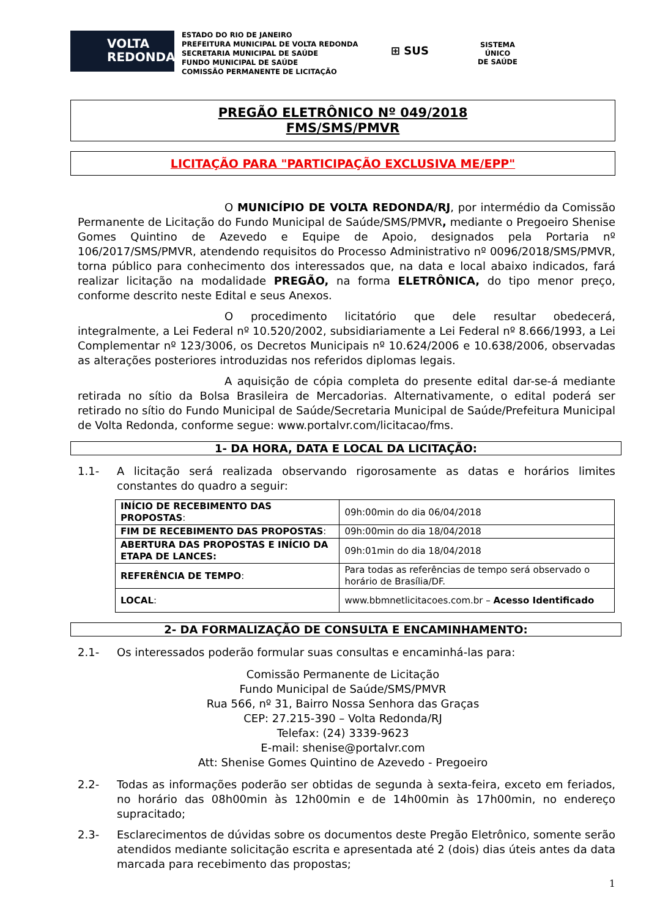VOLTA
REDONDA
ESTADO DO RIO DE JANEIRO
PREFEITURA MUNICIPAL DE VOLTA REDONDA
SECRETARIA MUNICIPAL DE SAÚDE
FUNDO MUNICIPAL DE SAÚDE
COMISSÃO PERMANENTE DE LICITAÇÃO
⊞ SUS
SISTEMA
ÚNICO
DE SAÚDE
PREGÃO ELETRÔNICO Nº 049/2018
FMS/SMS/PMVR
LICITAÇÃO PARA "PARTICIPAÇÃO EXCLUSIVA ME/EPP"
O MUNICÍPIO DE VOLTA REDONDA/RJ, por intermédio da Comissão Permanente de Licitação do Fundo Municipal de Saúde/SMS/PMVR, mediante o Pregoeiro Shenise Gomes Quintino de Azevedo e Equipe de Apoio, designados pela Portaria nº 106/2017/SMS/PMVR, atendendo requisitos do Processo Administrativo nº 0096/2018/SMS/PMVR, torna público para conhecimento dos interessados que, na data e local abaixo indicados, fará realizar licitação na modalidade PREGÃO, na forma ELETRÔNICA, do tipo menor preço, conforme descrito neste Edital e seus Anexos.
O procedimento licitatório que dele resultar obedecerá, integralmente, a Lei Federal nº 10.520/2002, subsidiariamente a Lei Federal nº 8.666/1993, a Lei Complementar nº 123/3006, os Decretos Municipais nº 10.624/2006 e 10.638/2006, observadas as alterações posteriores introduzidas nos referidos diplomas legais.
A aquisição de cópia completa do presente edital dar-se-á mediante retirada no sítio da Bolsa Brasileira de Mercadorias. Alternativamente, o edital poderá ser retirado no sítio do Fundo Municipal de Saúde/Secretaria Municipal de Saúde/Prefeitura Municipal de Volta Redonda, conforme segue: www.portalvr.com/licitacao/fms.
1- DA HORA, DATA E LOCAL DA LICITAÇÃO:
1.1- A licitação será realizada observando rigorosamente as datas e horários limites constantes do quadro a seguir:
| INÍCIO DE RECEBIMENTO DAS PROPOSTAS : | 09h:00min do dia 06/04/2018 |
| FIM DE RECEBIMENTO DAS PROPOSTAS : | 09h:00min do dia 18/04/2018 |
| ABERTURA DAS PROPOSTAS E INÍCIO DA ETAPA DE LANCES: | 09h:01min do dia 18/04/2018 |
| REFERÊNCIA DE TEMPO : | Para todas as referências de tempo será observado o horário de Brasília/DF. |
| LOCAL : | www.bbmnetlicitacoes.com.br – Acesso Identificado |
2- DA FORMALIZAÇÃO DE CONSULTA E ENCAMINHAMENTO:
2.1- Os interessados poderão formular suas consultas e encaminhá-las para:
Comissão Permanente de Licitação
Fundo Municipal de Saúde/SMS/PMVR
Rua 566, nº 31, Bairro Nossa Senhora das Graças
CEP: 27.215-390 – Volta Redonda/RJ
Telefax: (24) 3339-9623
E-mail: shenise@portalvr.com
Att: Shenise Gomes Quintino de Azevedo - Pregoeiro
2.2- Todas as informações poderão ser obtidas de segunda à sexta-feira, exceto em feriados, no horário das 08h00min às 12h00min e de 14h00min às 17h00min, no endereço supracitado;
2.3- Esclarecimentos de dúvidas sobre os documentos deste Pregão Eletrônico, somente serão atendidos mediante solicitação escrita e apresentada até 2 (dois) dias úteis antes da data marcada para recebimento das propostas;
1